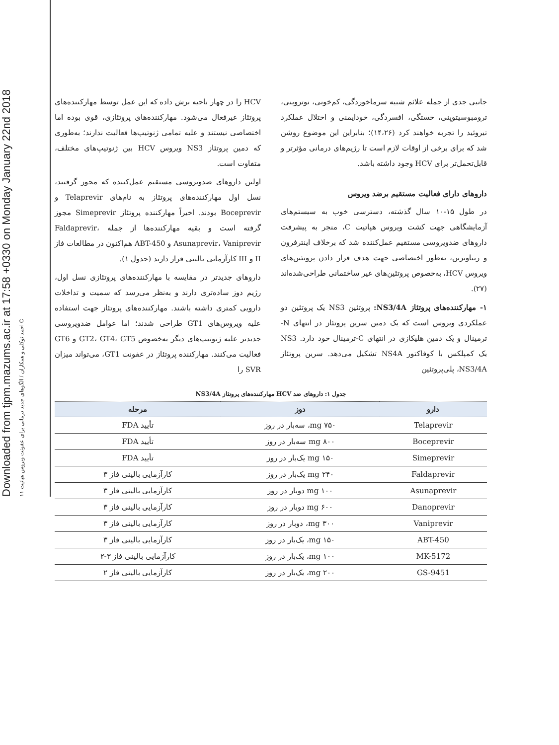Downloaded from tjpm.mazums.ac.ir at 17:58 +0330 on Monday January 22nd 2018
۱۱ احمد توکلی و همکاران / الگوهای جدید درمانی برای عفونت ویروس هپاتیت C
جانبی جدی از جمله علائم شبیه سرماخوردگی، کم‌خونی، نوتروپنی، ترومبوسیتوپنی، خستگی، افسردگی، خودایمنی و اختلال عملکرد تیروئید را تجربه خواهند کرد (۱۴،۲۶)؛ بنابراین این موضوع روشن شد که برای برخی از اوقات لازم است تا رژیم‌های درمانی مؤثرتر و قابل‌تحمل‌تر برای HCV وجود داشته باشد.
داروهای دارای فعالیت مستقیم برضد ویروس
در طول ۱۵-۱۰ سال گذشته، دسترسی خوب به سیستم‌های آزمایشگاهی جهت کشت ویروس هپاتیت C، منجر به پیشرفت داروهای ضدویروسی مستقیم عمل‌کننده شد که برخلاف اینترفرون و ریباویرین، به‌طور اختصاصی جهت هدف قرار دادن پروتئین‌های ویروس HCV، به‌خصوص پروتئین‌های غیر ساختمانی طراحی‌شده‌اند (۲۷).
۱- مهارکننده‌های پروتئاز NS3/4A: پروتئین NS3 یک پروتئین دو عملکردی ویروس است که یک دمین سرین پروتئاز در انتهای N-ترمینال و یک دمین هلیکازی در انتهای C-ترمینال خود دارد. NS3 یک کمپلکس با کوفاکتور NS4A تشکیل می‌دهد. سرین پروتئاز NS3/4A، پلی‌پروتئین
HCV را در چهار ناحیه برش داده که این عمل توسط مهارکننده‌های پروتئاز غیرفعال می‌شود. مهارکننده‌های پروتئازی، قوی بوده اما اختصاصی نیستند و علیه تمامی ژنوتیپ‌ها فعالیت ندارند؛ به‌طوری که دمین پروتئاز NS3 ویروس HCV بین ژنوتیپ‌های مختلف، متفاوت است.
اولین داروهای ضدویروسی مستقیم عمل‌کننده که مجوز گرفتند، نسل اول مهارکننده‌های پروتئاز به نام‌های Telaprevir و Boceprevir بودند. اخیراً مهارکننده پروتئاز Simeprevir مجوز گرفته است و بقیه مهارکننده‌ها از جمله Faldaprevir، Asunaprevir، Vaniprevir و ABT-450 هم‌اکنون در مطالعات فاز II و III کارآزمایی بالینی قرار دارند (جدول ۱).
داروهای جدیدتر در مقایسه با مهارکننده‌های پروتئازی نسل اول، رژیم دوز ساده‌تری دارند و به‌نظر می‌رسد که سمیت و تداخلات دارویی کمتری داشته باشند. مهارکننده‌های پروتئاز جهت استفاده علیه ویروس‌های GT1 طراحی شدند؛ اما عوامل ضدویروسی جدیدتر علیه ژنوتیپ‌های دیگر به‌خصوص GT2، GT4، GT5 و GT6 فعالیت می‌کنند. مهارکننده پروتئاز در عفونت GT1، می‌تواند میزان SVR را
جدول ۱: داروهای ضد HCV مهارکننده‌های پروتئاز NS3/4A
| دارو | دوز | مرحله |
| --- | --- | --- |
| Telaprevir | ۷۵۰ mg، سه‌بار در روز | تأیید FDA |
| Boceprevir | ۸۰۰ mg سه‌بار در روز | تأیید FDA |
| Simeprevir | ۱۵۰ mg یک‌بار در روز | تأیید FDA |
| Faldaprevir | ۲۴۰ mg یک‌بار در روز | کارآزمایی بالینی فاز ۳ |
| Asunaprevir | ۱۰۰ mg دوبار در روز | کارآزمایی بالینی فاز ۳ |
| Danoprevir | ۶۰۰ mg دوبار در روز | کارآزمایی بالینی فاز ۳ |
| Vaniprevir | ۳۰۰ mg، دوبار در روز | کارآزمایی بالینی فاز ۳ |
| ABT-450 | ۱۵۰ mg، یک‌بار در روز | کارآزمایی بالینی فاز ۳ |
| MK-5172 | ۱۰۰ mg، یک‌بار در روز | کارآزمایی بالینی فاز ۳-۲ |
| GS-9451 | ۲۰۰ mg، یک‌بار در روز | کارآزمایی بالینی فاز ۲ |